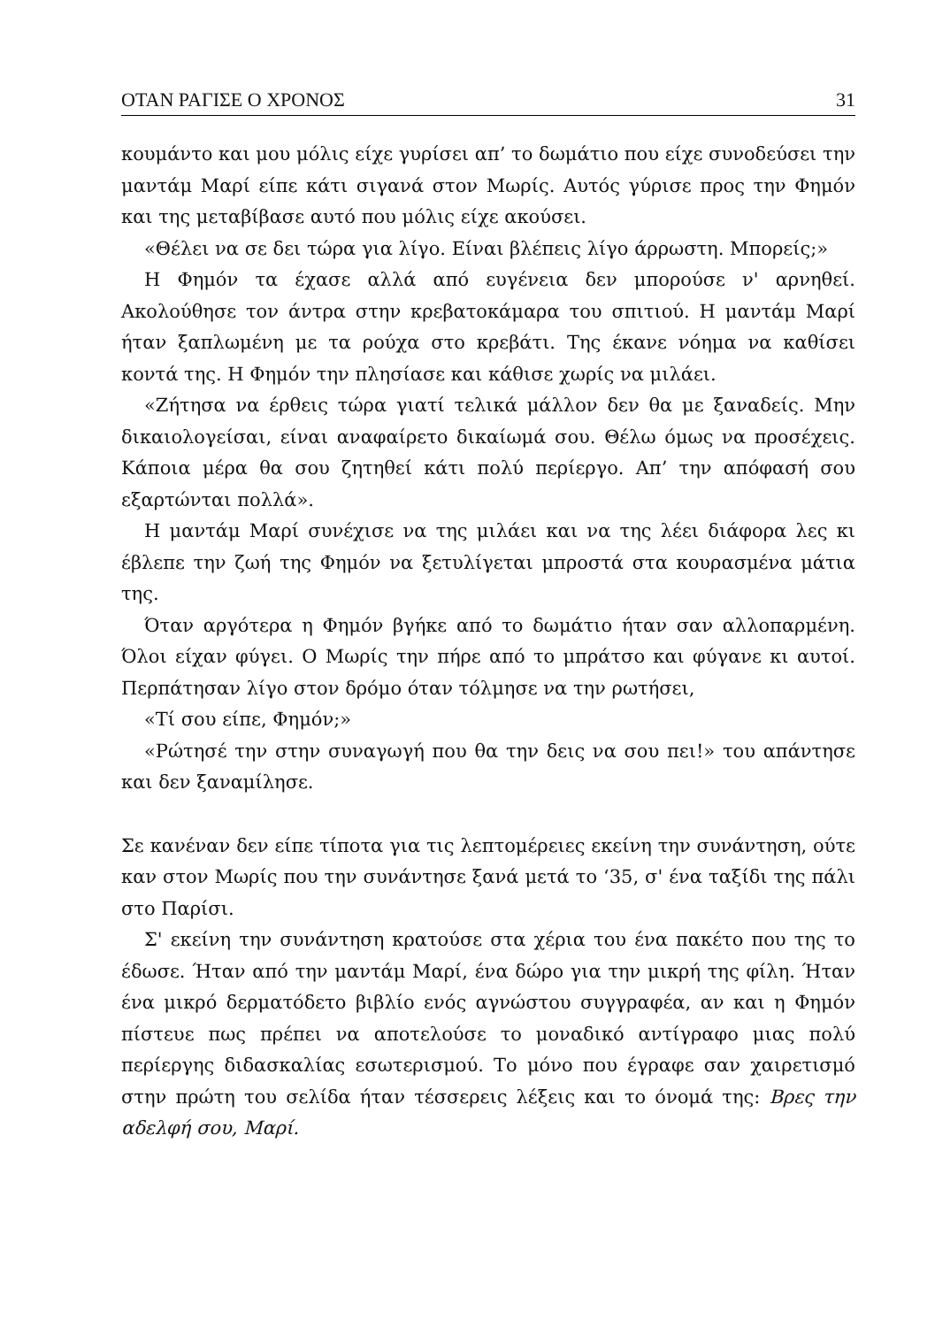ΟΤΑΝ ΡΑΓΙΣΕ Ο ΧΡΟΝΟΣ 31
κουμάντο και μου μόλις είχε γυρίσει απ’ το δωμάτιο που είχε συνοδεύσει την μαντάμ Μαρί είπε κάτι σιγανά στον Μωρίς. Αυτός γύρισε προς την Φημόν και της μεταβίβασε αυτό που μόλις είχε ακούσει.
«Θέλει να σε δει τώρα για λίγο. Είναι βλέπεις λίγο άρρωστη. Μπορείς;»
Η Φημόν τα έχασε αλλά από ευγένεια δεν μπορούσε ν' αρνηθεί. Ακολούθησε τον άντρα στην κρεβατοκάμαρα του σπιτιού. Η μαντάμ Μαρί ήταν ξαπλωμένη με τα ρούχα στο κρεβάτι. Της έκανε νόημα να καθίσει κοντά της. Η Φημόν την πλησίασε και κάθισε χωρίς να μιλάει.
«Ζήτησα να έρθεις τώρα γιατί τελικά μάλλον δεν θα με ξαναδείς. Μην δικαιολογείσαι, είναι αναφαίρετο δικαίωμά σου. Θέλω όμως να προσέχεις. Κάποια μέρα θα σου ζητηθεί κάτι πολύ περίεργο. Απ’ την απόφασή σου εξαρτώνται πολλά».
Η μαντάμ Μαρί συνέχισε να της μιλάει και να της λέει διάφορα λες κι έβλεπε την ζωή της Φημόν να ξετυλίγεται μπροστά στα κουρασμένα μάτια της.
Όταν αργότερα η Φημόν βγήκε από το δωμάτιο ήταν σαν αλλοπαρμένη. Όλοι είχαν φύγει. Ο Μωρίς την πήρε από το μπράτσο και φύγανε κι αυτοί. Περπάτησαν λίγο στον δρόμο όταν τόλμησε να την ρωτήσει,
«Τί σου είπε, Φημόν;»
«Ρώτησέ την στην συναγωγή που θα την δεις να σου πει!» του απάντησε και δεν ξαναμίλησε.
Σε κανέναν δεν είπε τίποτα για τις λεπτομέρειες εκείνη την συνάντηση, ούτε καν στον Μωρίς που την συνάντησε ξανά μετά το ‘35, σ' ένα ταξίδι της πάλι στο Παρίσι.
Σ' εκείνη την συνάντηση κρατούσε στα χέρια του ένα πακέτο που της το έδωσε. Ήταν από την μαντάμ Μαρί, ένα δώρο για την μικρή της φίλη. Ήταν ένα μικρό δερματόδετο βιβλίο ενός αγνώστου συγγραφέα, αν και η Φημόν πίστευε πως πρέπει να αποτελούσε το μοναδικό αντίγραφο μιας πολύ περίεργης διδασκαλίας εσωτερισμού. Το μόνο που έγραφε σαν χαιρετισμό στην πρώτη του σελίδα ήταν τέσσερεις λέξεις και το όνομά της: Βρες την αδελφή σου, Μαρί.